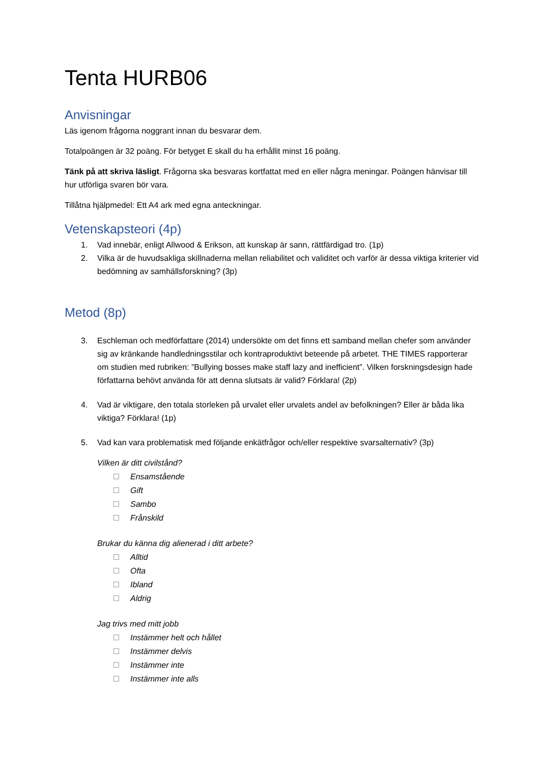Tenta HURB06
Anvisningar
Läs igenom frågorna noggrant innan du besvarar dem.
Totalpoängen är 32 poäng. För betyget E skall du ha erhållit minst 16 poäng.
Tänk på att skriva läsligt. Frågorna ska besvaras kortfattat med en eller några meningar. Poängen hänvisar till hur utförliga svaren bör vara.
Tillåtna hjälpmedel: Ett A4 ark med egna anteckningar.
Vetenskapsteori (4p)
1. Vad innebär, enligt Allwood & Erikson, att kunskap är sann, rättfärdigad tro. (1p)
2. Vilka är de huvudsakliga skillnaderna mellan reliabilitet och validitet och varför är dessa viktiga kriterier vid bedömning av samhällsforskning? (3p)
Metod (8p)
3. Eschleman och medförfattare (2014) undersökte om det finns ett samband mellan chefer som använder sig av kränkande handledningsstilar och kontraproduktivt beteende på arbetet. THE TIMES rapporterar om studien med rubriken: ”Bullying bosses make staff lazy and inefficient”. Vilken forskningsdesign hade författarna behövt använda för att denna slutsats är valid? Förklara! (2p)
4. Vad är viktigare, den totala storleken på urvalet eller urvalets andel av befolkningen? Eller är båda lika viktiga? Förklara! (1p)
5. Vad kan vara problematisk med följande enkätfrågor och/eller respektive svarsalternativ? (3p)
Vilken är ditt civilstånd?
Ensamstående
Gift
Sambo
Frånskild
Brukar du känna dig alienerad i ditt arbete?
Alltid
Ofta
Ibland
Aldrig
Jag trivs med mitt jobb
Instämmer helt och hållet
Instämmer delvis
Instämmer inte
Instämmer inte alls